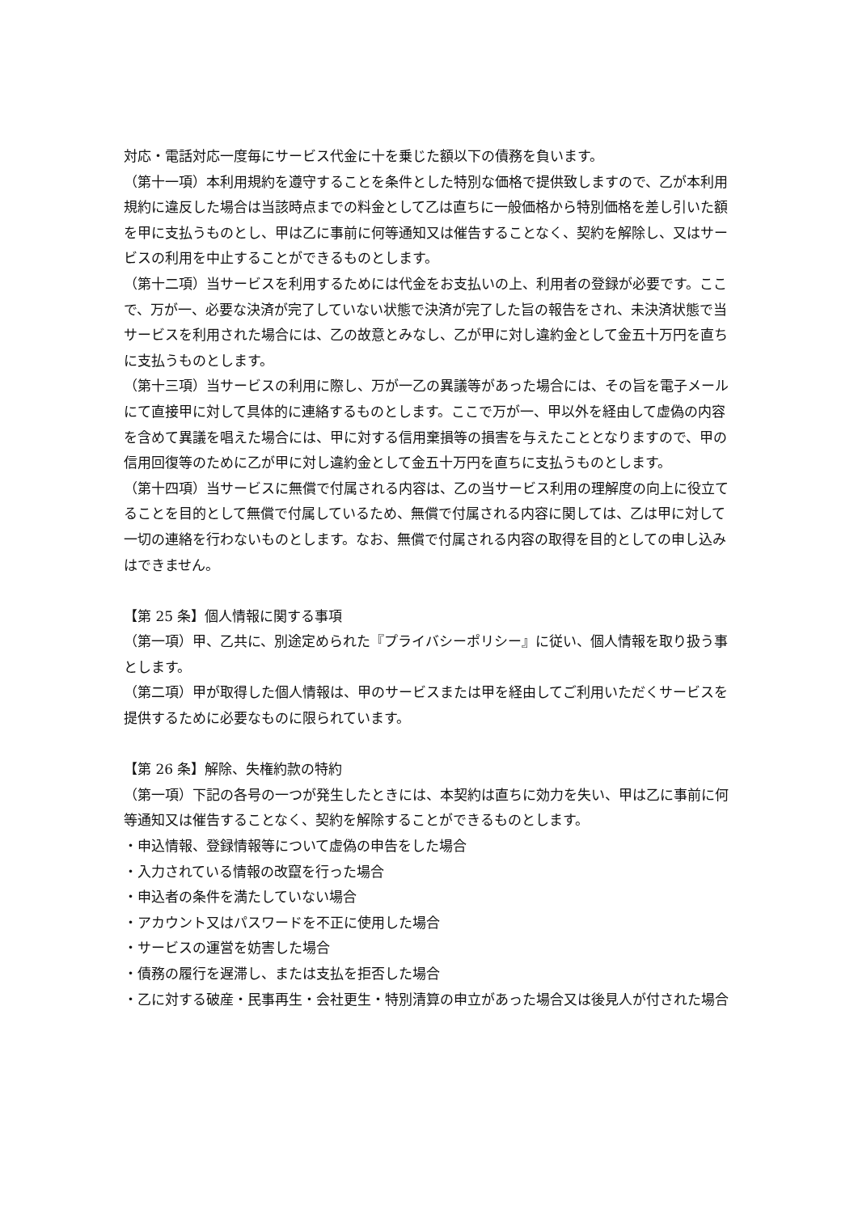対応・電話対応一度毎にサービス代金に十を乗じた額以下の債務を負います。
（第十一項）本利用規約を遵守することを条件とした特別な価格で提供致しますので、乙が本利用規約に違反した場合は当該時点までの料金として乙は直ちに一般価格から特別価格を差し引いた額を甲に支払うものとし、甲は乙に事前に何等通知又は催告することなく、契約を解除し、又はサービスの利用を中止することができるものとします。
（第十二項）当サービスを利用するためには代金をお支払いの上、利用者の登録が必要です。ここで、万が一、必要な決済が完了していない状態で決済が完了した旨の報告をされ、未決済状態で当サービスを利用された場合には、乙の故意とみなし、乙が甲に対し違約金として金五十万円を直ちに支払うものとします。
（第十三項）当サービスの利用に際し、万が一乙の異議等があった場合には、その旨を電子メールにて直接甲に対して具体的に連絡するものとします。ここで万が一、甲以外を経由して虚偽の内容を含めて異議を唱えた場合には、甲に対する信用棄損等の損害を与えたこととなりますので、甲の信用回復等のために乙が甲に対し違約金として金五十万円を直ちに支払うものとします。
（第十四項）当サービスに無償で付属される内容は、乙の当サービス利用の理解度の向上に役立てることを目的として無償で付属しているため、無償で付属される内容に関しては、乙は甲に対して一切の連絡を行わないものとします。なお、無償で付属される内容の取得を目的としての申し込みはできません。
【第 25 条】個人情報に関する事項
（第一項）甲、乙共に、別途定められた『プライバシーポリシー』に従い、個人情報を取り扱う事とします。
（第二項）甲が取得した個人情報は、甲のサービスまたは甲を経由してご利用いただくサービスを提供するために必要なものに限られています。
【第 26 条】解除、失権約款の特約
（第一項）下記の各号の一つが発生したときには、本契約は直ちに効力を失い、甲は乙に事前に何等通知又は催告することなく、契約を解除することができるものとします。
・申込情報、登録情報等について虚偽の申告をした場合
・入力されている情報の改竄を行った場合
・申込者の条件を満たしていない場合
・アカウント又はパスワードを不正に使用した場合
・サービスの運営を妨害した場合
・債務の履行を遅滞し、または支払を拒否した場合
・乙に対する破産・民事再生・会社更生・特別清算の申立があった場合又は後見人が付された場合